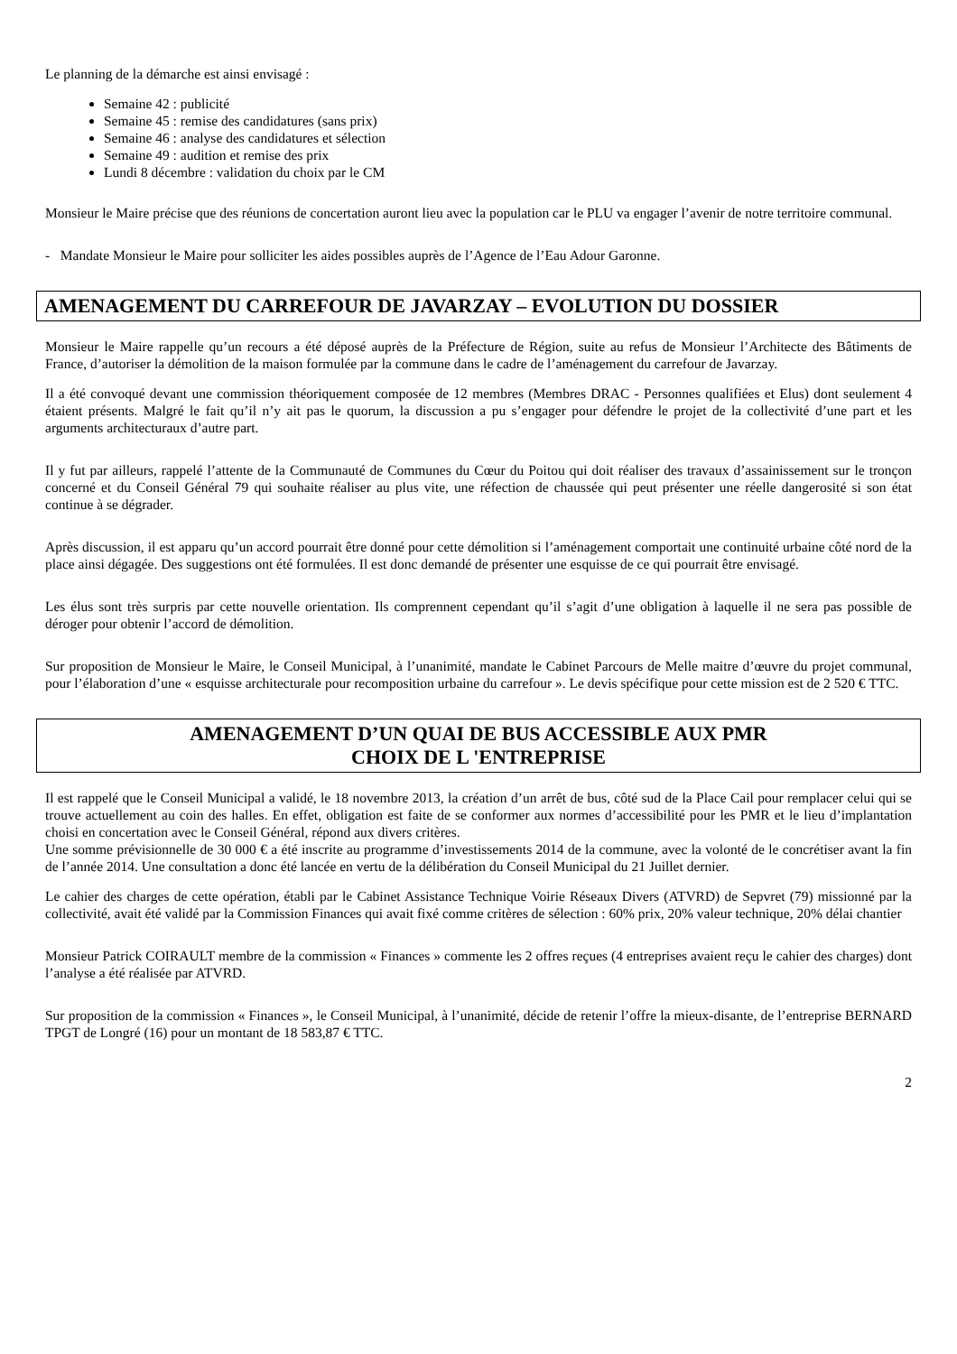Le planning de la démarche est ainsi envisagé :
Semaine 42 : publicité
Semaine 45 : remise des candidatures (sans prix)
Semaine 46 : analyse des candidatures et sélection
Semaine 49 : audition et remise des prix
Lundi 8 décembre : validation du choix par le CM
Monsieur le Maire précise que des réunions de concertation auront lieu avec la population car le PLU va engager l’avenir de notre territoire communal.
- Mandate Monsieur le Maire pour solliciter les aides possibles auprès de l’Agence de l’Eau Adour Garonne.
AMENAGEMENT DU CARREFOUR DE JAVARZAY – EVOLUTION DU DOSSIER
Monsieur le Maire rappelle qu’un recours a été déposé auprès de la Préfecture de Région, suite au refus de Monsieur l’Architecte des Bâtiments de France, d’autoriser la démolition de la maison formulée par la commune dans le cadre de l’aménagement du carrefour de Javarzay.
Il a été convoqué devant une commission théoriquement composée de 12 membres (Membres DRAC - Personnes qualifiées et Elus) dont seulement 4 étaient présents. Malgré le fait qu’il n’y ait pas le quorum, la discussion a pu s’engager pour défendre le projet de la collectivité d’une part et les arguments architecturaux d’autre part.
Il y fut par ailleurs, rappelé l’attente de la Communauté de Communes du Cœur du Poitou qui doit réaliser des travaux d’assainissement sur le tronçon concerné et du Conseil Général 79 qui souhaite réaliser au plus vite, une réfection de chaussée qui peut présenter une réelle dangerosité si son état continue à se dégrader.
Après discussion, il est apparu qu’un accord pourrait être donné pour cette démolition si l’aménagement comportait une continuité urbaine côté nord de la place ainsi dégagée. Des suggestions ont été formulées. Il est donc demandé de présenter une esquisse de ce qui pourrait être envisagé.
Les élus sont très surpris par cette nouvelle orientation. Ils comprennent cependant qu’il s’agit d’une obligation à laquelle il ne sera pas possible de déroger pour obtenir l’accord de démolition.
Sur proposition de Monsieur le Maire, le Conseil Municipal, à l’unanimité, mandate le Cabinet Parcours de Melle maitre d’œuvre du projet communal, pour l’élaboration d’une « esquisse architecturale pour recomposition urbaine du carrefour ». Le devis spécifique pour cette mission est de 2 520 € TTC.
AMENAGEMENT D’UN QUAI DE BUS ACCESSIBLE AUX PMR
CHOIX DE L 'ENTREPRISE
Il est rappelé que le Conseil Municipal a validé, le 18 novembre 2013, la création d’un arrêt de bus, côté sud de la Place Cail pour remplacer celui qui se trouve actuellement au coin des halles. En effet, obligation est faite de se conformer aux normes d’accessibilité pour les PMR et le lieu d’implantation choisi en concertation avec le Conseil Général, répond aux divers critères.
Une somme prévisionnelle de 30 000 € a été inscrite au programme d’investissements 2014 de la commune, avec la volonté de le concrétiser avant la fin de l’année 2014. Une consultation a donc été lancée en vertu de la délibération du Conseil Municipal du 21 Juillet dernier.
Le cahier des charges de cette opération, établi par le Cabinet Assistance Technique Voirie Réseaux Divers (ATVRD) de Sepvret (79) missionné par la collectivité, avait été validé par la Commission Finances qui avait fixé comme critères de sélection : 60% prix, 20% valeur technique, 20% délai chantier
Monsieur Patrick COIRAULT membre de la commission « Finances » commente les 2 offres reçues (4 entreprises avaient reçu le cahier des charges) dont l’analyse a été réalisée par ATVRD.
Sur proposition de la commission « Finances », le Conseil Municipal, à l’unanimité, décide de retenir l’offre la mieux-disante, de l’entreprise BERNARD TPGT de Longré (16) pour un montant de 18 583,87 € TTC.
2